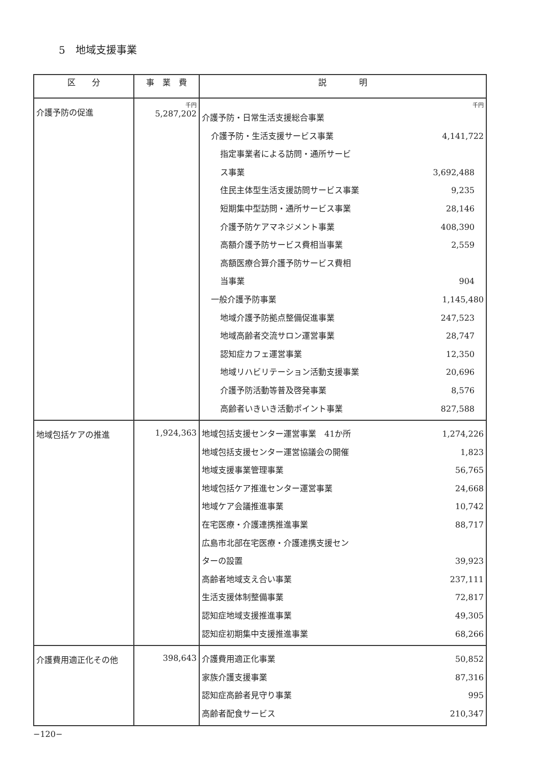5　地域支援事業
| 区 分 | 事 業 費 | 説 明 |
| --- | --- | --- |
| 介護予防の促進 | 千円 5,287,202 | 千円 介護予防・日常生活支援総合事業 介護予防・生活支援サービス事業 4,141,722 指定事業者による訪問・通所サービ ス事業 3,692,488 住民主体型生活支援訪問サービス事業 9,235 短期集中型訪問・通所サービス事業 28,146 介護予防ケアマネジメント事業 408,390 高額介護予防サービス費相当事業 2,559 高額医療合算介護予防サービス費相 当事業 904 一般介護予防事業 1,145,480 地域介護予防拠点整備促進事業 247,523 地域高齢者交流サロン運営事業 28,747 認知症カフェ運営事業 12,350 地域リハビリテーション活動支援事業 20,696 介護予防活動等普及啓発事業 8,576 高齢者いきいき活動ポイント事業 827,588 |
| 地域包括ケアの推進 | 1,924,363 | 地域包括支援センター運営事業 41か所 1,274,226 地域包括支援センター運営協議会の開催 1,823 地域支援事業管理事業 56,765 地域包括ケア推進センター運営事業 24,668 地域ケア会議推進事業 10,742 在宅医療・介護連携推進事業 88,717 広島市北部在宅医療・介護連携支援セン ターの設置 39,923 高齢者地域支え合い事業 237,111 生活支援体制整備事業 72,817 認知症地域支援推進事業 49,305 認知症初期集中支援推進事業 68,266 |
| 介護費用適正化その他 | 398,643 | 介護費用適正化事業 50,852 家族介護支援事業 87,316 認知症高齢者見守り事業 995 高齢者配食サービス 210,347 |
−120−